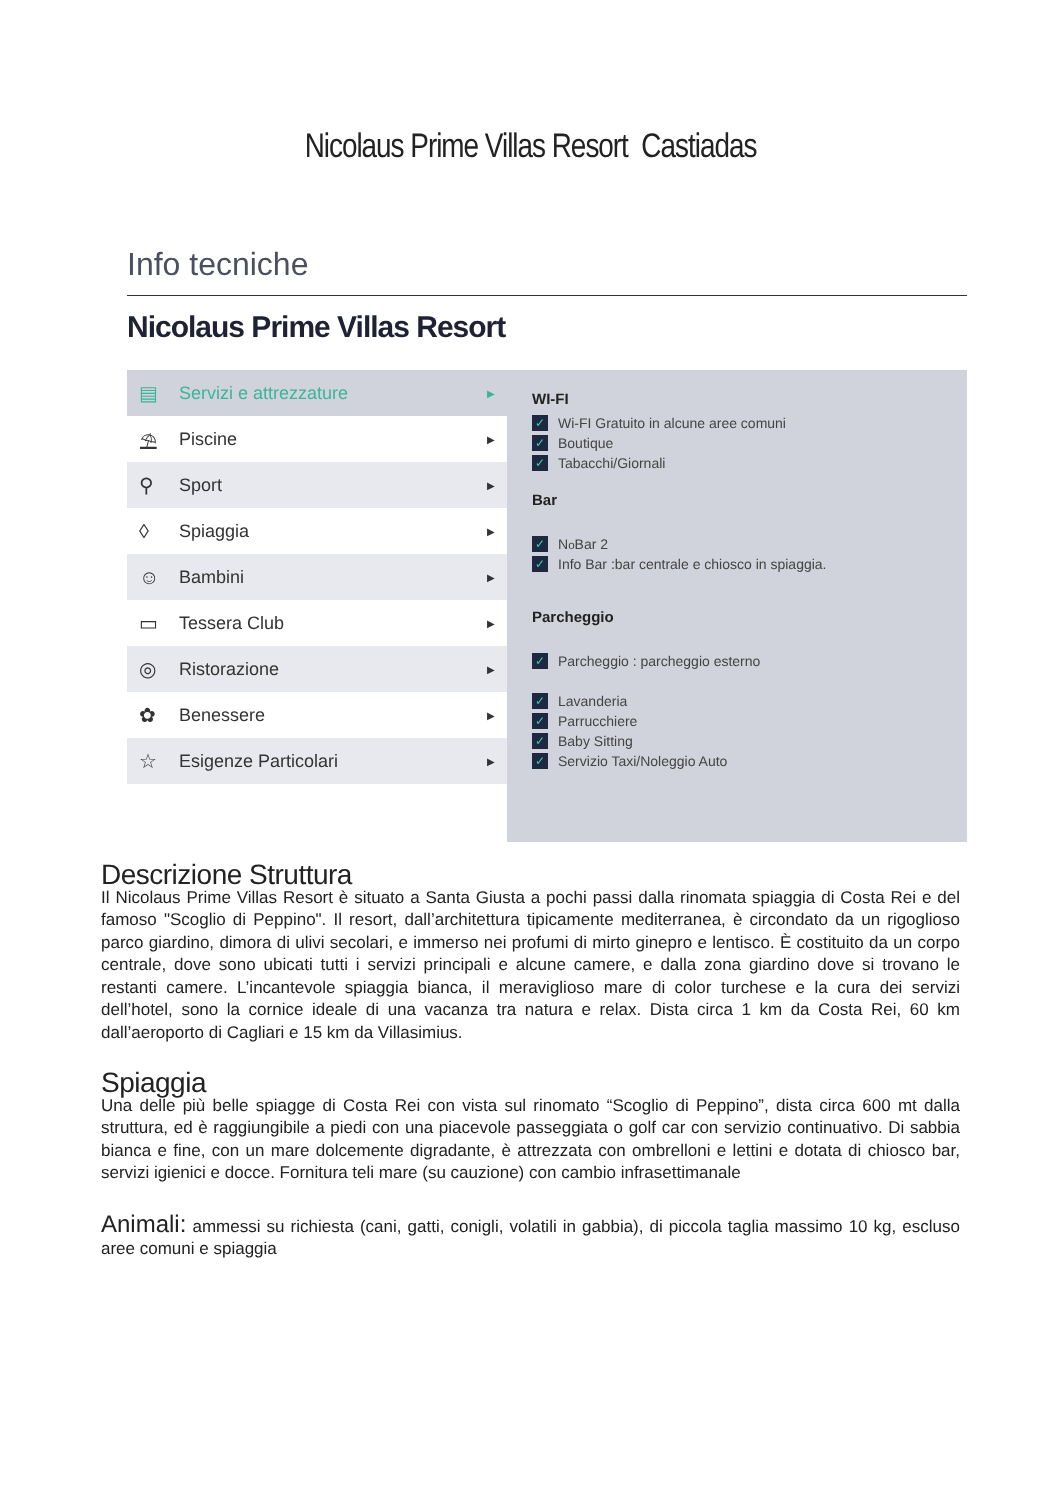Nicolaus Prime Villas Resort Castiadas
Info tecniche
Nicolaus Prime Villas Resort
▤ Servizi e attrezzature ▶
⛱ Piscine ▶
⚲ Sport ▶
◊ Spiaggia ▶
☺ Bambini ▶
▭ Tessera Club ▶
◎ Ristorazione ▶
✿ Benessere ▶
☆ Esigenze Particolari ▶
WI-FI
✓ Wi-FI Gratuito in alcune aree comuni
✓ Boutique
✓ Tabacchi/Giornali
Bar
✓ N<sup>o</sup> Bar 2
✓ Info Bar :bar centrale e chiosco in spiaggia.
Parcheggio
✓ Parcheggio : parcheggio esterno
✓ Lavanderia
✓ Parrucchiere
✓ Baby Sitting
✓ Servizio Taxi/Noleggio Auto
Descrizione Struttura
Il Nicolaus Prime Villas Resort è situato a Santa Giusta a pochi passi dalla rinomata spiaggia di Costa Rei e del famoso "Scoglio di Peppino". Il resort, dall’architettura tipicamente mediterranea, è circondato da un rigoglioso parco giardino, dimora di ulivi secolari, e immerso nei profumi di mirto ginepro e lentisco. È costituito da un corpo centrale, dove sono ubicati tutti i servizi principali e alcune camere, e dalla zona giardino dove si trovano le restanti camere. L’incantevole spiaggia bianca, il meraviglioso mare di color turchese e la cura dei servizi dell’hotel, sono la cornice ideale di una vacanza tra natura e relax. Dista circa 1 km da Costa Rei, 60 km dall’aeroporto di Cagliari e 15 km da Villasimius.
Spiaggia
Una delle più belle spiagge di Costa Rei con vista sul rinomato “Scoglio di Peppino”, dista circa 600 mt dalla struttura, ed è raggiungibile a piedi con una piacevole passeggiata o golf car con servizio continuativo. Di sabbia bianca e fine, con un mare dolcemente digradante, è attrezzata con ombrelloni e lettini e dotata di chiosco bar, servizi igienici e docce. Fornitura teli mare (su cauzione) con cambio infrasettimanale
Animali: ammessi su richiesta (cani, gatti, conigli, volatili in gabbia), di piccola taglia massimo 10 kg, escluso aree comuni e spiaggia